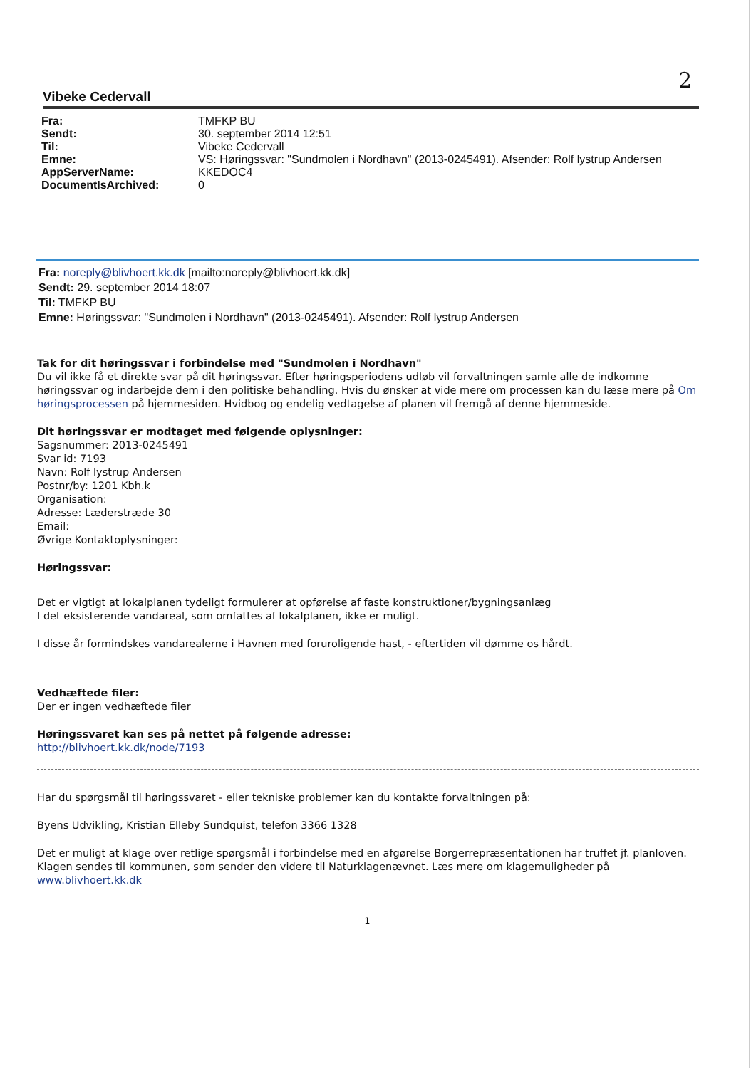2
Vibeke Cedervall
| Fra: | TMFKP BU |
| Sendt: | 30. september 2014 12:51 |
| Til: | Vibeke Cedervall |
| Emne: | VS: Høringssvar: "Sundmolen i Nordhavn" (2013-0245491). Afsender: Rolf lystrup Andersen |
| AppServerName: | KKEDOC4 |
| DocumentIsArchived: | 0 |
Fra: noreply@blivhoert.kk.dk [mailto:noreply@blivhoert.kk.dk]
Sendt: 29. september 2014 18:07
Til: TMFKP BU
Emne: Høringssvar: "Sundmolen i Nordhavn" (2013-0245491). Afsender: Rolf lystrup Andersen
Tak for dit høringssvar i forbindelse med "Sundmolen i Nordhavn"
Du vil ikke få et direkte svar på dit høringssvar. Efter høringsperiodens udløb vil forvaltningen samle alle de indkomne høringssvar og indarbejde dem i den politiske behandling. Hvis du ønsker at vide mere om processen kan du læse mere på Om høringsprocessen på hjemmesiden. Hvidbog og endelig vedtagelse af planen vil fremgå af denne hjemmeside.
Dit høringssvar er modtaget med følgende oplysninger:
Sagsnummer: 2013-0245491
Svar id: 7193
Navn: Rolf lystrup Andersen
Postnr/by: 1201 Kbh.k
Organisation:
Adresse: Læderstræde 30
Email:
Øvrige Kontaktoplysninger:
Høringssvar:
Det er vigtigt at lokalplanen tydeligt formulerer at opførelse af faste konstruktioner/bygningsanlæg
I det eksisterende vandareal, som omfattes af lokalplanen, ikke er muligt.
I disse år formindskes vandarealerne i Havnen med foruroligende hast, - eftertiden vil dømme os hårdt.
Vedhæftede filer:
Der er ingen vedhæftede filer
Høringssvaret kan ses på nettet på følgende adresse:
http://blivhoert.kk.dk/node/7193
Har du spørgsmål til høringssvaret - eller tekniske problemer kan du kontakte forvaltningen på:
Byens Udvikling, Kristian Elleby Sundquist, telefon 3366 1328
Det er muligt at klage over retlige spørgsmål i forbindelse med en afgørelse Borgerrepræsentationen har truffet jf. planloven. Klagen sendes til kommunen, som sender den videre til Naturklagenævnet. Læs mere om klagemuligheder på www.blivhoert.kk.dk
1